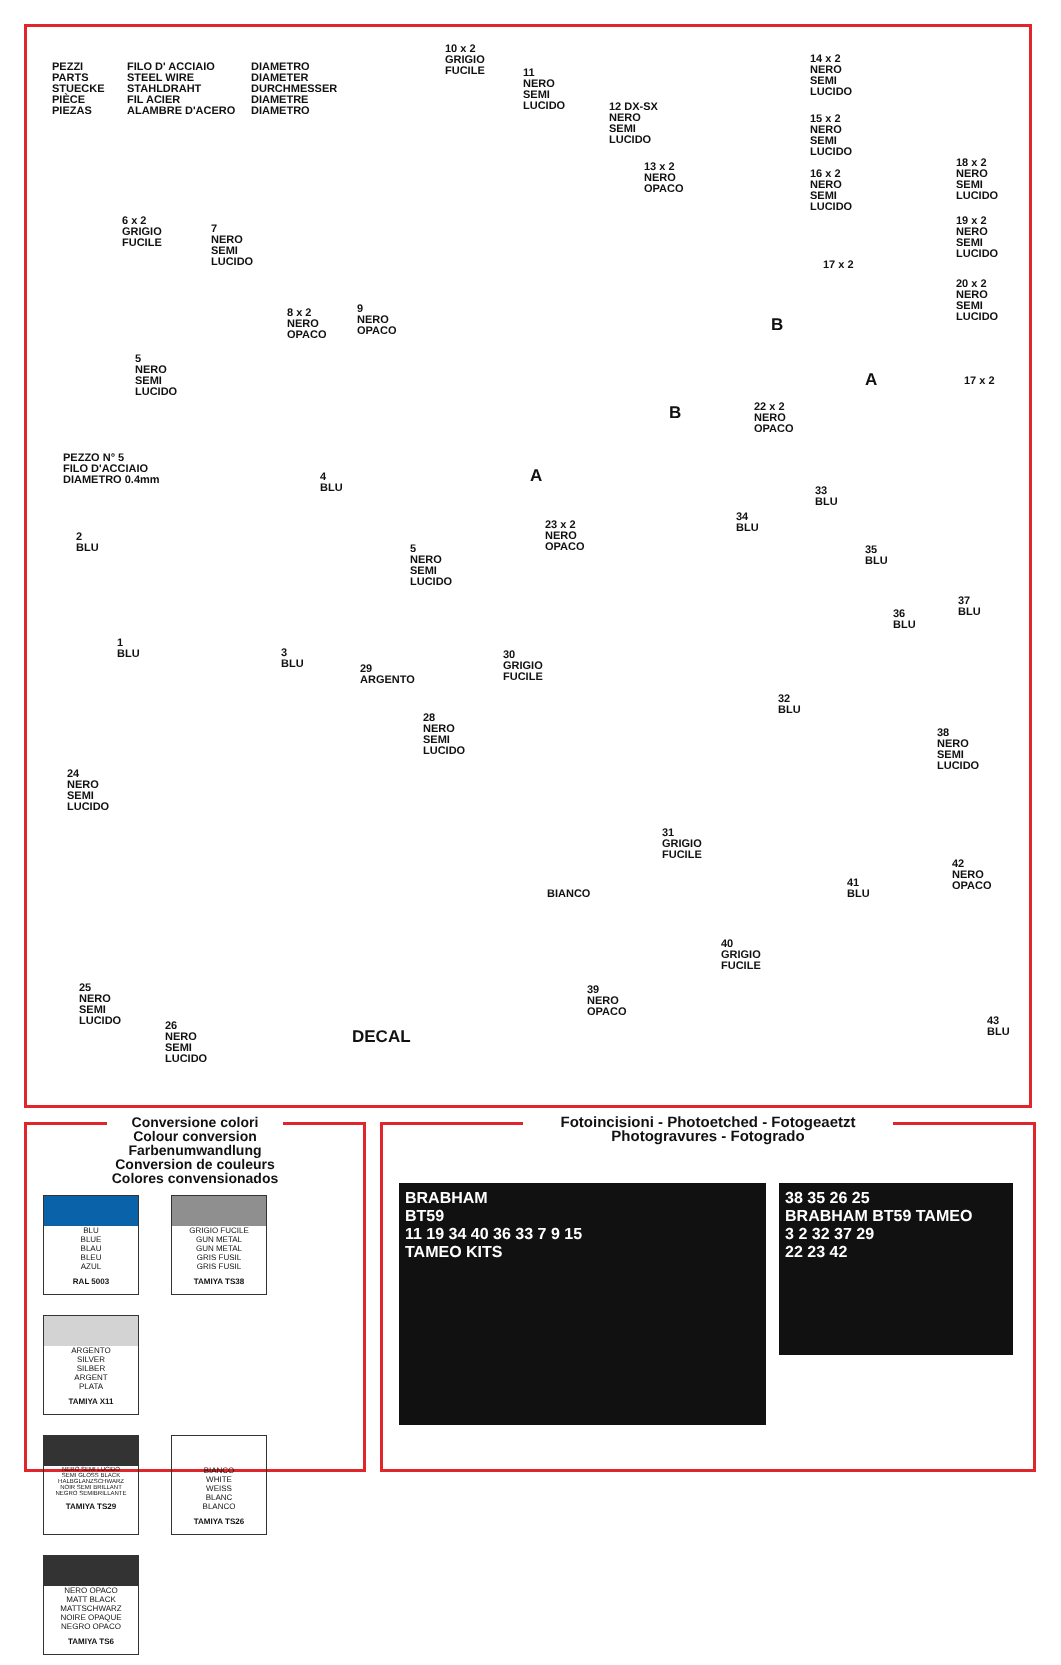PEZZI
PARTS
STUECKE
PIÈCE
PIEZAS
FILO D' ACCIAIO
STEEL WIRE
STAHLDRAHT
FIL ACIER
ALAMBRE D'ACERO
DIAMETRO
DIAMETER
DURCHMESSER
DIAMETRE
DIAMETRO
10 x 2
GRIGIO
FUCILE
11
NERO
SEMI
LUCIDO
12 DX-SX
NERO
SEMI
LUCIDO
13 x 2
NERO
OPACO
14 x 2
NERO
SEMI
LUCIDO
15 x 2
NERO
SEMI
LUCIDO
16 x 2
NERO
SEMI
LUCIDO
18 x 2
NERO
SEMI
LUCIDO
19 x 2
NERO
SEMI
LUCIDO
17 x 2
20 x 2
NERO
SEMI
LUCIDO
B
A 17 x 2
6 x 2
GRIGIO
FUCILE
7
NERO
SEMI
LUCIDO
8 x 2
NERO
OPACO
9
NERO
OPACO
5
NERO
SEMI
LUCIDO
B
22 x 2
NERO
OPACO
PEZZO N° 5
FILO D'ACCIAIO
DIAMETRO 0.4mm
4
BLU
A
23 x 2
NERO
OPACO
5
NERO
SEMI
LUCIDO
2
BLU
1
BLU
3
BLU
29
ARGENTO
30
GRIGIO
FUCILE
28
NERO
SEMI
LUCIDO
33
BLU
34
BLU
35
BLU
37
BLU
36
BLU
32
BLU
38
NERO
SEMI
LUCIDO
24
NERO
SEMI
LUCIDO
31
GRIGIO
FUCILE
BIANCO
41
BLU
42
NERO
OPACO
40
GRIGIO
FUCILE
39
NERO
OPACO
25
NERO
SEMI
LUCIDO
26
NERO
SEMI
LUCIDO
DECAL
43
BLU
Conversione colori
Colour conversion
Farbenumwandlung
Conversion de couleurs
Colores convensionados
BLU
BLUE
BLAU
BLEU
AZUL RAL 5003
GRIGIO FUCILE
GUN METAL
GUN METAL
GRIS FUSIL
GRIS FUSIL TAMIYA TS38
ARGENTO
SILVER
SILBER
ARGENT
PLATA TAMIYA X11
NERO SEMI LUCIDO
SEMI GLOSS BLACK
HALBGLANZSCHWARZ
NOIR SEMI BRILLANT
NEGRO SEMIBRILLANTE TAMIYA TS29
BIANCO
WHITE
WEISS
BLANC
BLANCO TAMIYA TS26
NERO OPACO
MATT BLACK
MATTSCHWARZ
NOIRE OPAQUE
NEGRO OPACO TAMIYA TS6
Fotoincisioni - Photoetched - Fotogeaetzt
Photogravures - Fotogrado
BRABHAM
BT59
11 19 34 40 36 33 7 9 15
TAMEO KITS
38 35 26 25
BRABHAM BT59 TAMEO
3 2 32 37 29
22 23 42